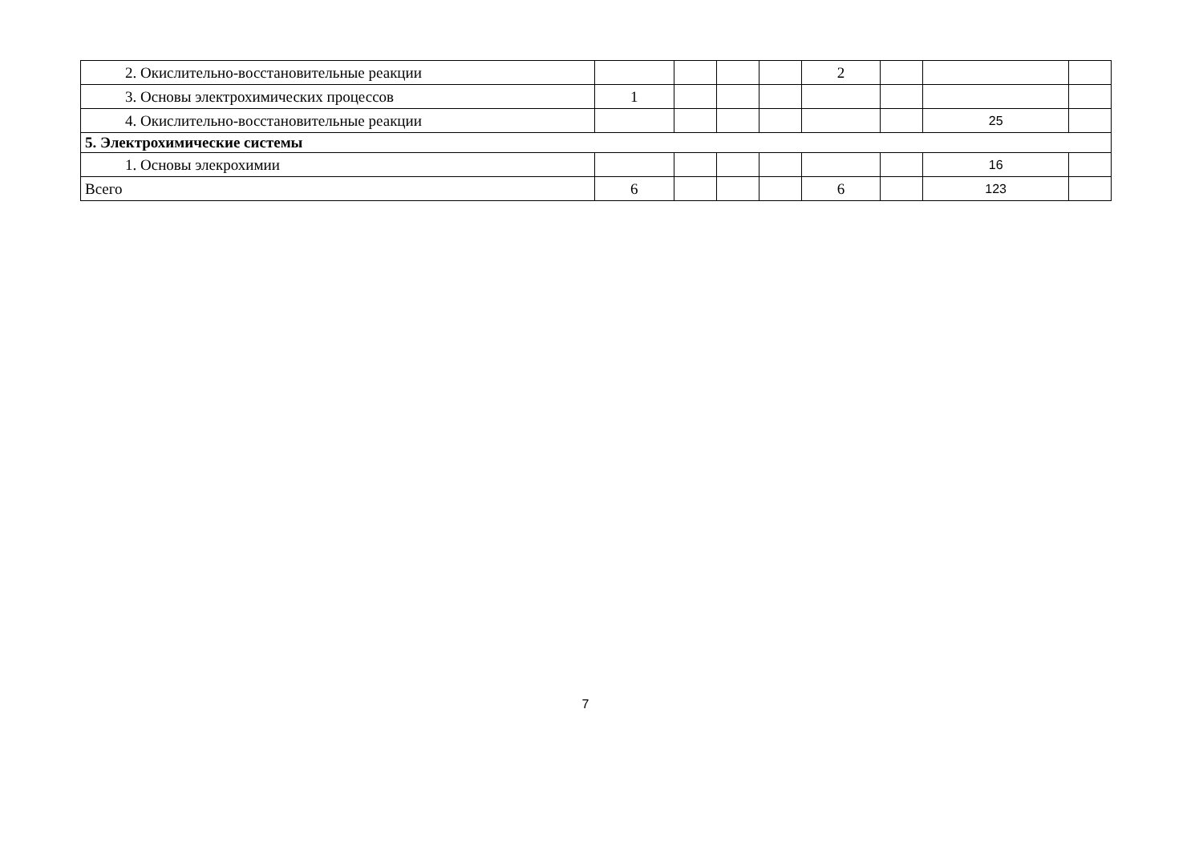| 2. Окислительно-восстановительные реакции | | | | | 2 | | | |
| 3. Основы электрохимических процессов | 1 | | | | | | | |
| 4. Окислительно-восстановительные реакции | | | | | | | 25 | |
| 5. Электрохимические системы | | | | | | | | |
| 1. Основы элекрохимии | | | | | | | 16 | |
| Всего | 6 | | | | 6 | | 123 | |
7